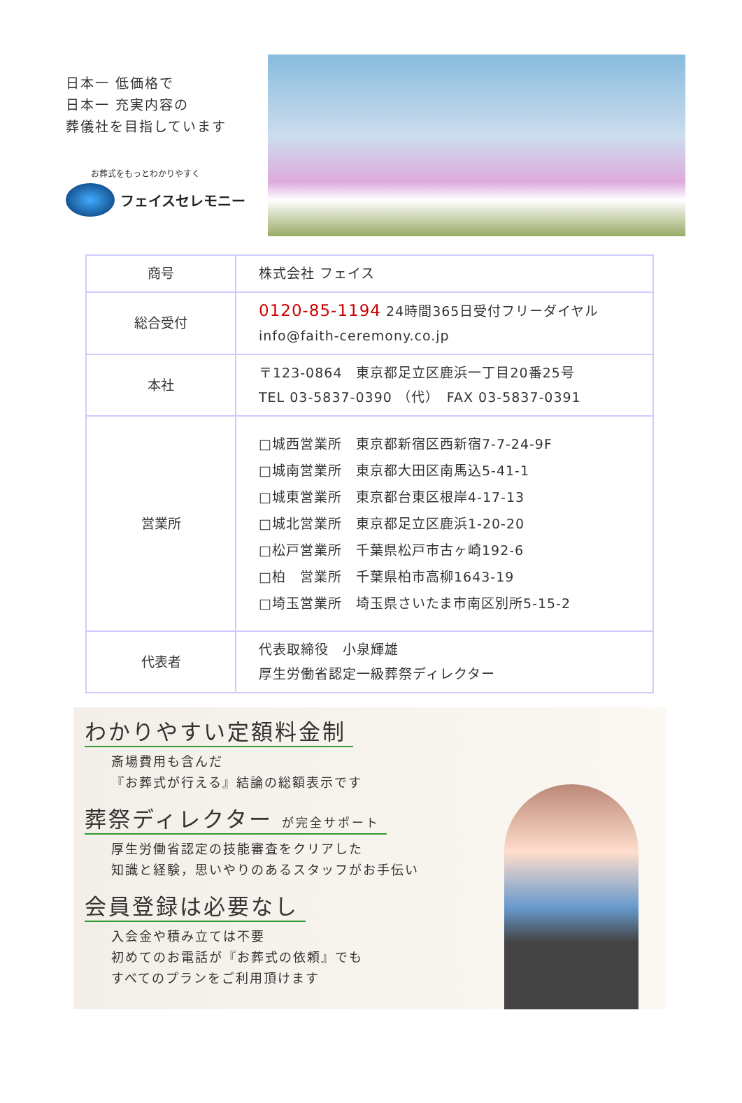日本一 低価格で
日本一 充実内容の
葬儀社を目指しています
お葬式をもっとわかりやすく
フェイスセレモニー
| 商号 | 株式会社 フェイス |
| 総合受付 | 0120-85-1194 24時間365日受付フリーダイヤル info@faith-ceremony.co.jp |
| 本社 | 〒123-0864 東京都足立区鹿浜一丁目20番25号 TEL 03-5837-0390 （代） FAX 03-5837-0391 |
| 営業所 | □城西営業所 東京都新宿区西新宿7-7-24-9F □城南営業所 東京都大田区南馬込5-41-1 □城東営業所 東京都台東区根岸4-17-13 □城北営業所 東京都足立区鹿浜1-20-20 □松戸営業所 千葉県松戸市古ヶ崎192-6 □柏 営業所 千葉県柏市高柳1643-19 □埼玉営業所 埼玉県さいたま市南区別所5-15-2 |
| 代表者 | 代表取締役 小泉輝雄 厚生労働省認定一級葬祭ディレクター |
わかりやすい定額料金制
斎場費用も含んだ
『お葬式が行える』結論の総額表示です
葬祭ディレクター が完全サポート
厚生労働省認定の技能審査をクリアした
知識と経験，思いやりのあるスタッフがお手伝い
会員登録は必要なし
入会金や積み立ては不要
初めてのお電話が『お葬式の依頼』でも
すべてのプランをご利用頂けます